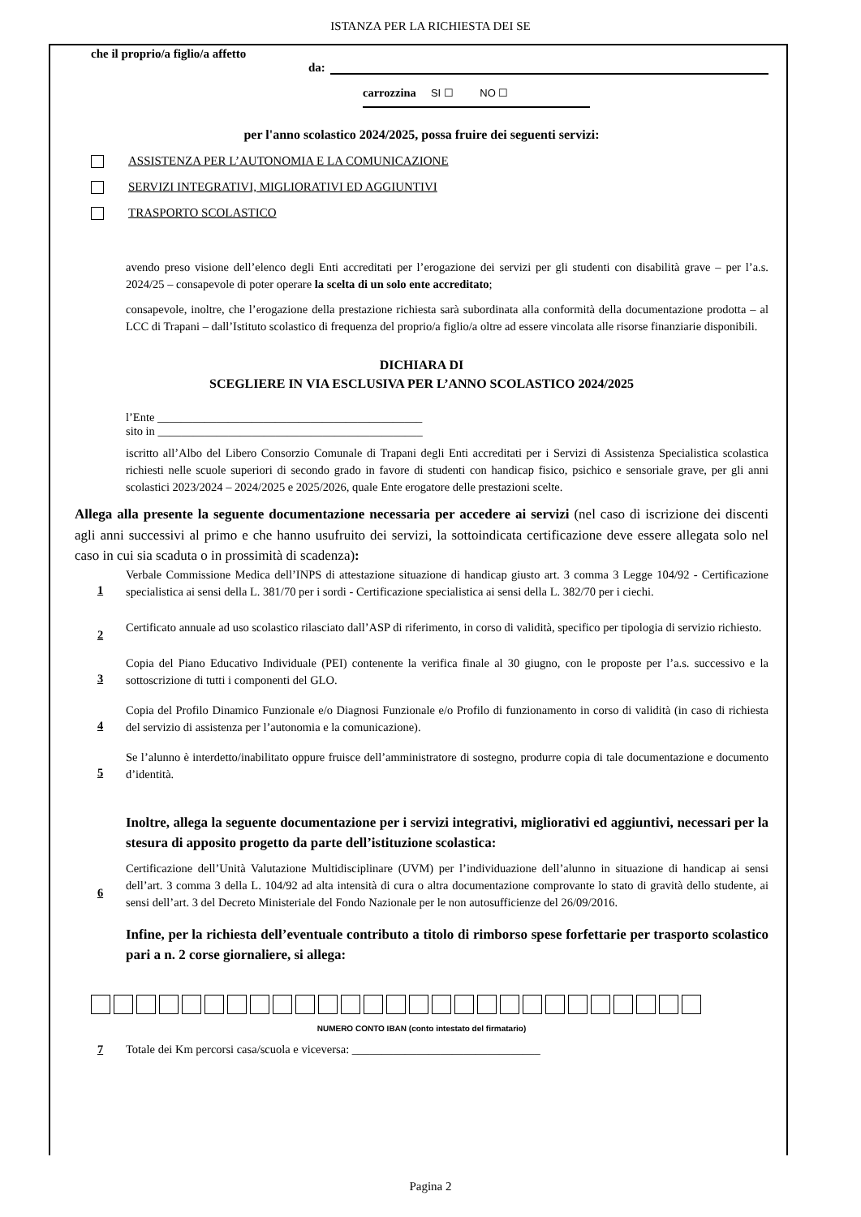ISTANZA PER LA RICHIESTA DEI SE
che il proprio/a figlio/a affetto
da:
carrozzina SI ☐ NO ☐
per l'anno scolastico 2024/2025, possa fruire dei seguenti servizi:
ASSISTENZA PER L’AUTONOMIA E LA COMUNICAZIONE
SERVIZI INTEGRATIVI, MIGLIORATIVI ED AGGIUNTIVI
TRASPORTO SCOLASTICO
avendo preso visione dell’elenco degli Enti accreditati per l’erogazione dei servizi per gli studenti con disabilità grave – per l’a.s. 2024/25 – consapevole di poter operare la scelta di un solo ente accreditato;
consapevole, inoltre, che l’erogazione della prestazione richiesta sarà subordinata alla conformità della documentazione prodotta – al LCC di Trapani – dall’Istituto scolastico di frequenza del proprio/a figlio/a oltre ad essere vincolata alle risorse finanziarie disponibili.
DICHIARA DI
SCEGLIERE IN VIA ESCLUSIVA PER L’ANNO SCOLASTICO 2024/2025
l’Ente _____________________________________________
sito in _____________________________________________
iscritto all’Albo del Libero Consorzio Comunale di Trapani degli Enti accreditati per i Servizi di Assistenza Specialistica scolastica richiesti nelle scuole superiori di secondo grado in favore di studenti con handicap fisico, psichico e sensoriale grave, per gli anni scolastici 2023/2024 – 2024/2025 e 2025/2026, quale Ente erogatore delle prestazioni scelte.
Allega alla presente la seguente documentazione necessaria per accedere ai servizi (nel caso di iscrizione dei discenti agli anni successivi al primo e che hanno usufruito dei servizi, la sottoindicata certificazione deve essere allegata solo nel caso in cui sia scaduta o in prossimità di scadenza):
1
Verbale Commissione Medica dell’INPS di attestazione situazione di handicap giusto art. 3 comma 3 Legge 104/92 - Certificazione specialistica ai sensi della L. 381/70 per i sordi - Certificazione specialistica ai sensi della L. 382/70 per i ciechi.
2
Certificato annuale ad uso scolastico rilasciato dall’ASP di riferimento, in corso di validità, specifico per tipologia di servizio richiesto.
3
Copia del Piano Educativo Individuale (PEI) contenente la verifica finale al 30 giugno, con le proposte per l’a.s. successivo e la sottoscrizione di tutti i componenti del GLO.
4
Copia del Profilo Dinamico Funzionale e/o Diagnosi Funzionale e/o Profilo di funzionamento in corso di validità (in caso di richiesta del servizio di assistenza per l’autonomia e la comunicazione).
5
Se l’alunno è interdetto/inabilitato oppure fruisce dell’amministratore di sostegno, produrre copia di tale documentazione e documento d’identità.
Inoltre, allega la seguente documentazione per i servizi integrativi, migliorativi ed aggiuntivi, necessari per la stesura di apposito progetto da parte dell’istituzione scolastica:
6
Certificazione dell’Unità Valutazione Multidisciplinare (UVM) per l’individuazione dell’alunno in situazione di handicap ai sensi dell’art. 3 comma 3 della L. 104/92 ad alta intensità di cura o altra documentazione comprovante lo stato di gravità dello studente, ai sensi dell’art. 3 del Decreto Ministeriale del Fondo Nazionale per le non autosufficienze del 26/09/2016.
Infine, per la richiesta dell’eventuale contributo a titolo di rimborso spese forfettarie per trasporto scolastico pari a n. 2 corse giornaliere, si allega:
NUMERO CONTO IBAN (conto intestato del firmatario)
7 Totale dei Km percorsi casa/scuola e viceversa: ________________________________
Pagina 2